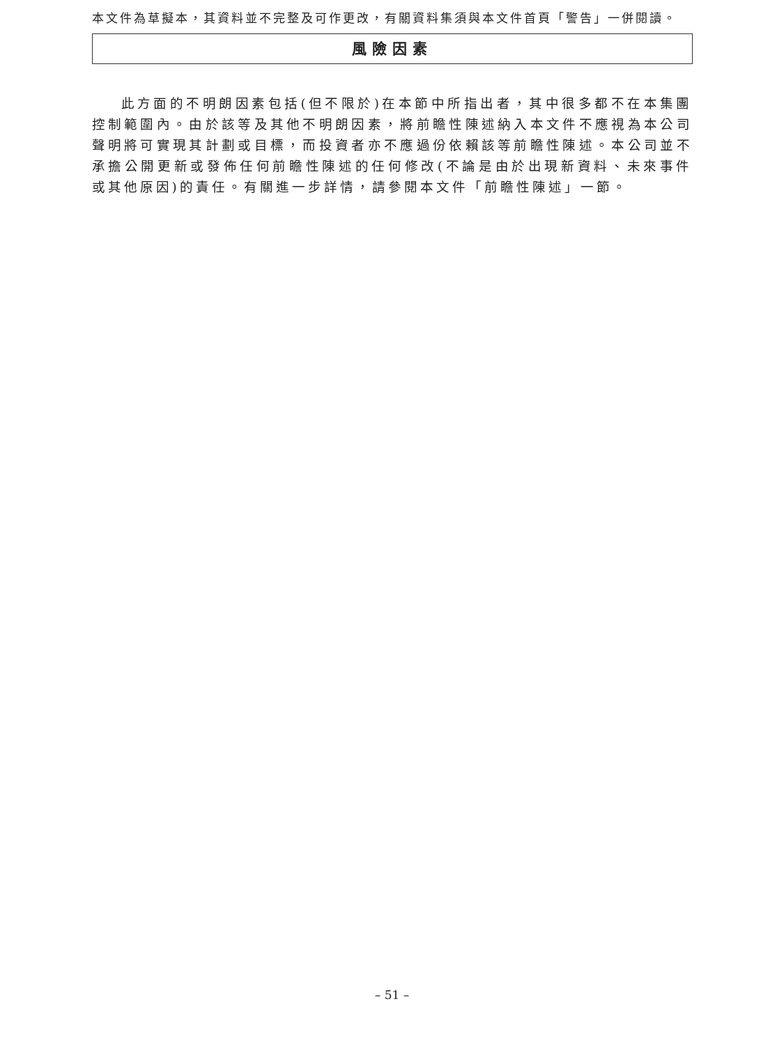本文件為草擬本，其資料並不完整及可作更改，有關資料集須與本文件首頁「警告」一併閱讀。
風險因素
此方面的不明朗因素包括(但不限於)在本節中所指出者，其中很多都不在本集團控制範圍內。由於該等及其他不明朗因素，將前瞻性陳述納入本文件不應視為本公司聲明將可實現其計劃或目標，而投資者亦不應過份依賴該等前瞻性陳述。本公司並不承擔公開更新或發佈任何前瞻性陳述的任何修改(不論是由於出現新資料、未來事件或其他原因)的責任。有關進一步詳情，請參閱本文件「前瞻性陳述」一節。
– 51 –